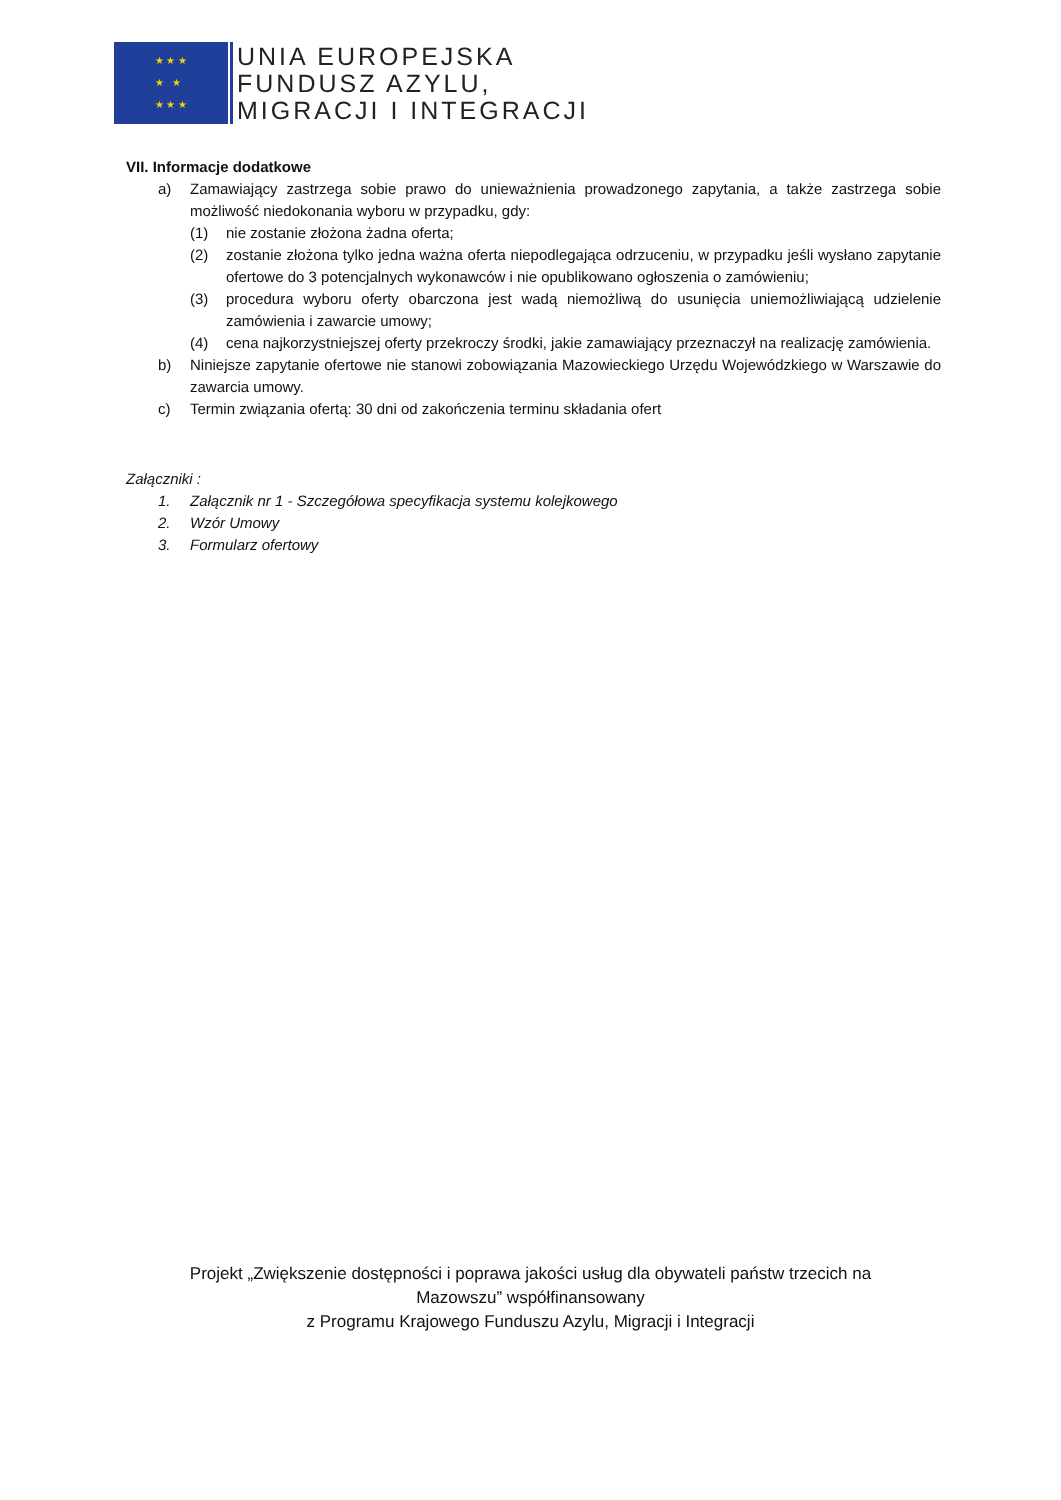★ ★ ★
★ ★
★ ★ ★
UNIA EUROPEJSKA
FUNDUSZ AZYLU,
MIGRACJI I INTEGRACJI
VII. Informacje dodatkowe
a) Zamawiający zastrzega sobie prawo do unieważnienia prowadzonego zapytania, a także zastrzega sobie możliwość niedokonania wyboru w przypadku, gdy:
(1) nie zostanie złożona żadna oferta;
(2) zostanie złożona tylko jedna ważna oferta niepodlegająca odrzuceniu, w przypadku jeśli wysłano zapytanie ofertowe do 3 potencjalnych wykonawców i nie opublikowano ogłoszenia o zamówieniu;
(3) procedura wyboru oferty obarczona jest wadą niemożliwą do usunięcia uniemożliwiającą udzielenie zamówienia i zawarcie umowy;
(4) cena najkorzystniejszej oferty przekroczy środki, jakie zamawiający przeznaczył na realizację zamówienia.
b) Niniejsze zapytanie ofertowe nie stanowi zobowiązania Mazowieckiego Urzędu Wojewódzkiego w Warszawie do zawarcia umowy.
c) Termin związania ofertą: 30 dni od zakończenia terminu składania ofert
Załączniki :
1. Załącznik nr 1 - Szczegółowa specyfikacja systemu kolejkowego
2. Wzór Umowy
3. Formularz ofertowy
Projekt „Zwiększenie dostępności i poprawa jakości usług dla obywateli państw trzecich na
Mazowszu” współfinansowany
z Programu Krajowego Funduszu Azylu, Migracji i Integracji